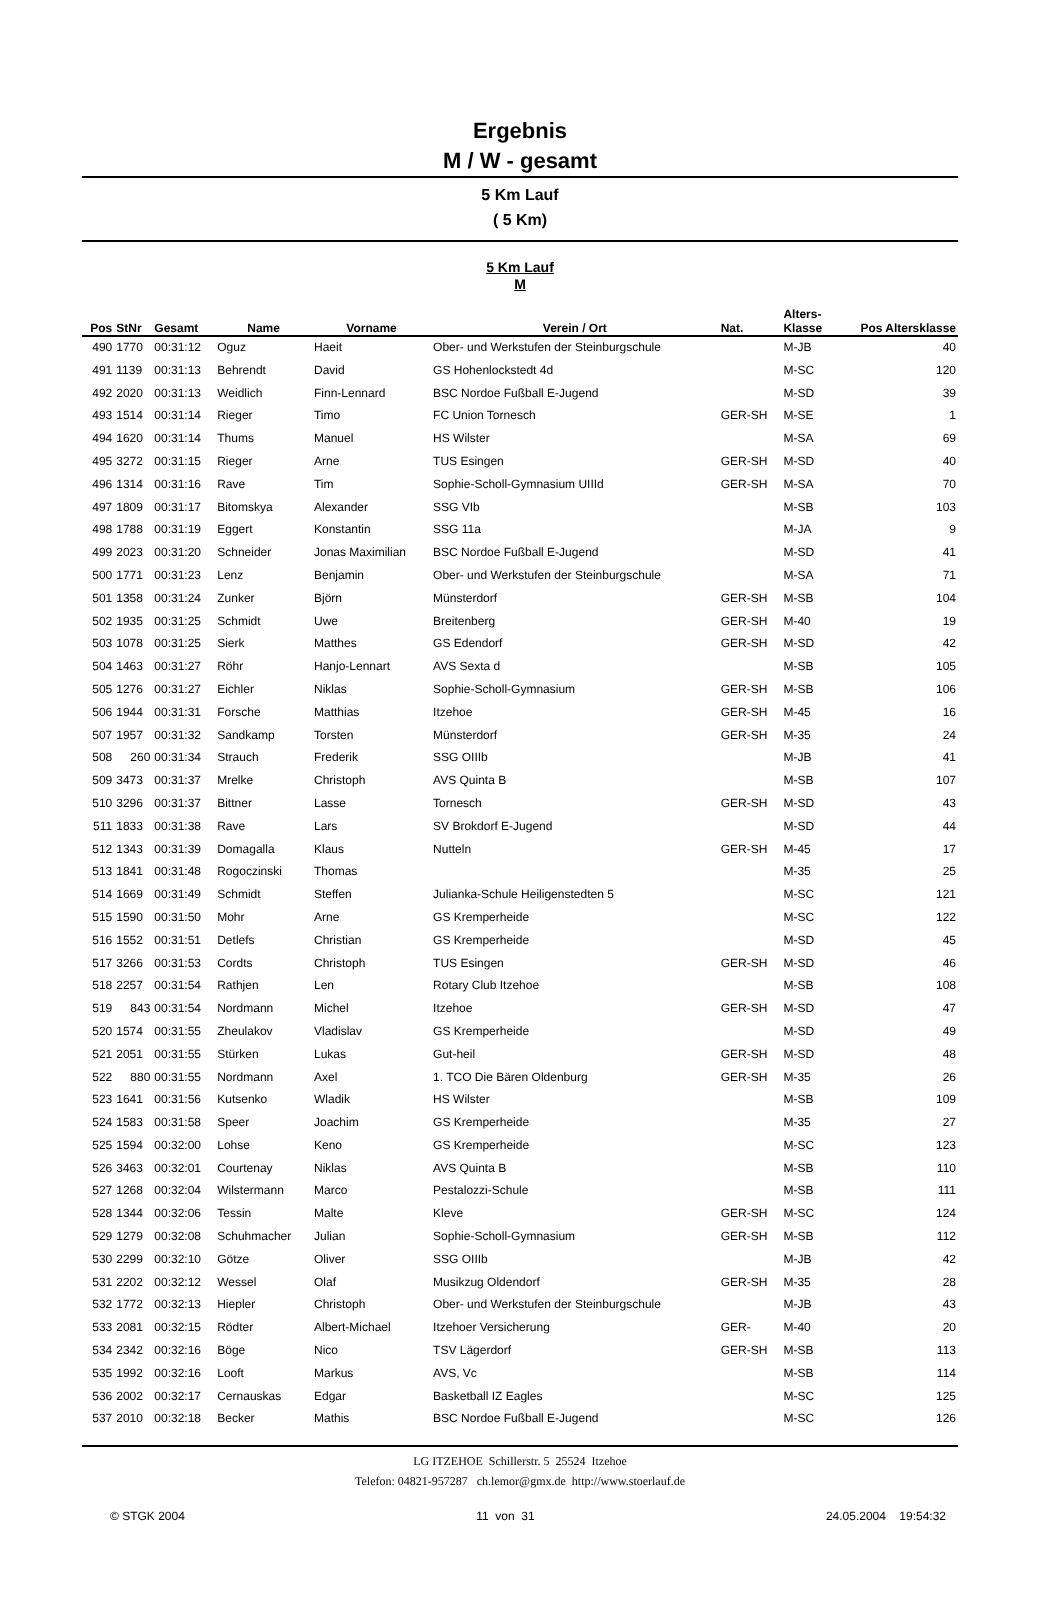Ergebnis
M / W - gesamt
5 Km Lauf
( 5 Km)
5 Km Lauf
M
| Pos | StNr | Gesamt | Name | Vorname | Verein / Ort | Nat. | Alters- Klasse | Pos Altersklasse |
| --- | --- | --- | --- | --- | --- | --- | --- | --- |
| 490 | 1770 | 00:31:12 | Oguz | Haeit | Ober- und Werkstufen der Steinburgschule | | M-JB | 40 |
| 491 | 1139 | 00:31:13 | Behrendt | David | GS Hohenlockstedt 4d | | M-SC | 120 |
| 492 | 2020 | 00:31:13 | Weidlich | Finn-Lennard | BSC Nordoe Fußball E-Jugend | | M-SD | 39 |
| 493 | 1514 | 00:31:14 | Rieger | Timo | FC Union Tornesch | GER-SH | M-SE | 1 |
| 494 | 1620 | 00:31:14 | Thums | Manuel | HS Wilster | | M-SA | 69 |
| 495 | 3272 | 00:31:15 | Rieger | Arne | TUS Esingen | GER-SH | M-SD | 40 |
| 496 | 1314 | 00:31:16 | Rave | Tim | Sophie-Scholl-Gymnasium UIIId | GER-SH | M-SA | 70 |
| 497 | 1809 | 00:31:17 | Bitomskya | Alexander | SSG VIb | | M-SB | 103 |
| 498 | 1788 | 00:31:19 | Eggert | Konstantin | SSG 11a | | M-JA | 9 |
| 499 | 2023 | 00:31:20 | Schneider | Jonas Maximilian | BSC Nordoe Fußball E-Jugend | | M-SD | 41 |
| 500 | 1771 | 00:31:23 | Lenz | Benjamin | Ober- und Werkstufen der Steinburgschule | | M-SA | 71 |
| 501 | 1358 | 00:31:24 | Zunker | Björn | Münsterdorf | GER-SH | M-SB | 104 |
| 502 | 1935 | 00:31:25 | Schmidt | Uwe | Breitenberg | GER-SH | M-40 | 19 |
| 503 | 1078 | 00:31:25 | Sierk | Matthes | GS Edendorf | GER-SH | M-SD | 42 |
| 504 | 1463 | 00:31:27 | Röhr | Hanjo-Lennart | AVS Sexta d | | M-SB | 105 |
| 505 | 1276 | 00:31:27 | Eichler | Niklas | Sophie-Scholl-Gymnasium | GER-SH | M-SB | 106 |
| 506 | 1944 | 00:31:31 | Forsche | Matthias | Itzehoe | GER-SH | M-45 | 16 |
| 507 | 1957 | 00:31:32 | Sandkamp | Torsten | Münsterdorf | GER-SH | M-35 | 24 |
| 508 | 260 | 00:31:34 | Strauch | Frederik | SSG OIIIb | | M-JB | 41 |
| 509 | 3473 | 00:31:37 | Mrelke | Christoph | AVS Quinta B | | M-SB | 107 |
| 510 | 3296 | 00:31:37 | Bittner | Lasse | Tornesch | GER-SH | M-SD | 43 |
| 511 | 1833 | 00:31:38 | Rave | Lars | SV Brokdorf E-Jugend | | M-SD | 44 |
| 512 | 1343 | 00:31:39 | Domagalla | Klaus | Nutteln | GER-SH | M-45 | 17 |
| 513 | 1841 | 00:31:48 | Rogoczinski | Thomas | | | M-35 | 25 |
| 514 | 1669 | 00:31:49 | Schmidt | Steffen | Julianka-Schule Heiligenstedten 5 | | M-SC | 121 |
| 515 | 1590 | 00:31:50 | Mohr | Arne | GS Kremperheide | | M-SC | 122 |
| 516 | 1552 | 00:31:51 | Detlefs | Christian | GS Kremperheide | | M-SD | 45 |
| 517 | 3266 | 00:31:53 | Cordts | Christoph | TUS Esingen | GER-SH | M-SD | 46 |
| 518 | 2257 | 00:31:54 | Rathjen | Len | Rotary Club Itzehoe | | M-SB | 108 |
| 519 | 843 | 00:31:54 | Nordmann | Michel | Itzehoe | GER-SH | M-SD | 47 |
| 520 | 1574 | 00:31:55 | Zheulakov | Vladislav | GS Kremperheide | | M-SD | 49 |
| 521 | 2051 | 00:31:55 | Stürken | Lukas | Gut-heil | GER-SH | M-SD | 48 |
| 522 | 880 | 00:31:55 | Nordmann | Axel | 1. TCO Die Bären Oldenburg | GER-SH | M-35 | 26 |
| 523 | 1641 | 00:31:56 | Kutsenko | Wladik | HS Wilster | | M-SB | 109 |
| 524 | 1583 | 00:31:58 | Speer | Joachim | GS Kremperheide | | M-35 | 27 |
| 525 | 1594 | 00:32:00 | Lohse | Keno | GS Kremperheide | | M-SC | 123 |
| 526 | 3463 | 00:32:01 | Courtenay | Niklas | AVS Quinta B | | M-SB | 110 |
| 527 | 1268 | 00:32:04 | Wilstermann | Marco | Pestalozzi-Schule | | M-SB | 111 |
| 528 | 1344 | 00:32:06 | Tessin | Malte | Kleve | GER-SH | M-SC | 124 |
| 529 | 1279 | 00:32:08 | Schuhmacher | Julian | Sophie-Scholl-Gymnasium | GER-SH | M-SB | 112 |
| 530 | 2299 | 00:32:10 | Götze | Oliver | SSG OIIIb | | M-JB | 42 |
| 531 | 2202 | 00:32:12 | Wessel | Olaf | Musikzug Oldendorf | GER-SH | M-35 | 28 |
| 532 | 1772 | 00:32:13 | Hiepler | Christoph | Ober- und Werkstufen der Steinburgschule | | M-JB | 43 |
| 533 | 2081 | 00:32:15 | Rödter | Albert-Michael | Itzehoer Versicherung | GER- | M-40 | 20 |
| 534 | 2342 | 00:32:16 | Böge | Nico | TSV Lägerdorf | GER-SH | M-SB | 113 |
| 535 | 1992 | 00:32:16 | Looft | Markus | AVS, Vc | | M-SB | 114 |
| 536 | 2002 | 00:32:17 | Cernauskas | Edgar | Basketball IZ Eagles | | M-SC | 125 |
| 537 | 2010 | 00:32:18 | Becker | Mathis | BSC Nordoe Fußball E-Jugend | | M-SC | 126 |
LG ITZEHOE Schillerstr. 5 25524 Itzehoe
Telefon: 04821-957287 ch.lemor@gmx.de http://www.stoerlauf.de
© STGK 2004 11 von 31 24.05.2004 19:54:32